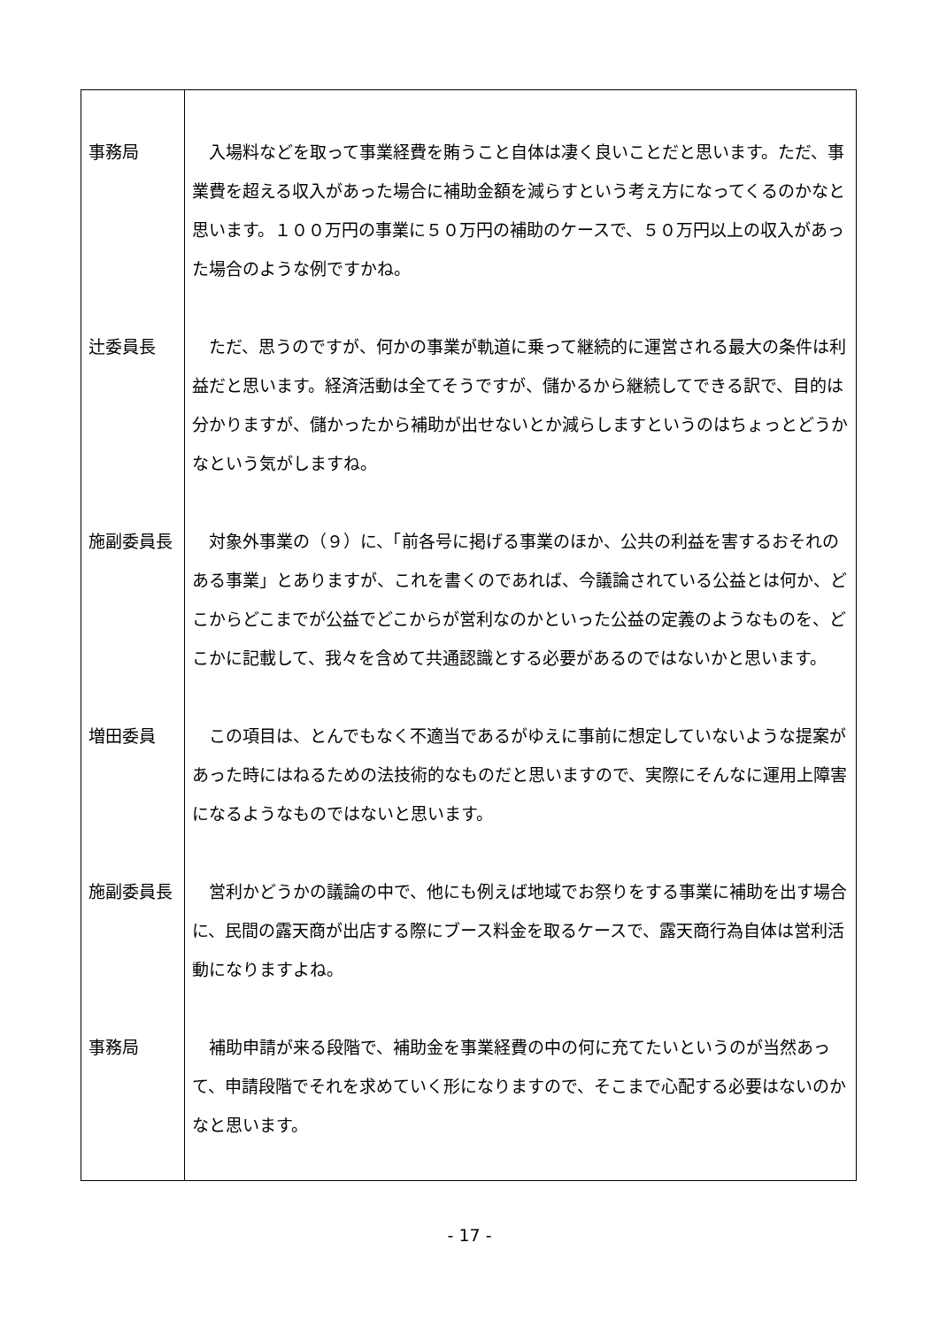| 事務局 | 入場料などを取って事業経費を賄うこと自体は凄く良いことだと思います。ただ、事業費を超える収入があった場合に補助金額を減らすという考え方になってくるのかなと思います。１００万円の事業に５０万円の補助のケースで、５０万円以上の収入があった場合のような例ですかね。 |
| 辻委員長 | ただ、思うのですが、何かの事業が軌道に乗って継続的に運営される最大の条件は利益だと思います。経済活動は全てそうですが、儲かるから継続してできる訳で、目的は分かりますが、儲かったから補助が出せないとか減らしますというのはちょっとどうかなという気がしますね。 |
| 施副委員長 | 対象外事業の（９）に、「前各号に掲げる事業のほか、公共の利益を害するおそれのある事業」とありますが、これを書くのであれば、今議論されている公益とは何か、どこからどこまでが公益でどこからが営利なのかといった公益の定義のようなものを、どこかに記載して、我々を含めて共通認識とする必要があるのではないかと思います。 |
| 増田委員 | この項目は、とんでもなく不適当であるがゆえに事前に想定していないような提案があった時にはねるための法技術的なものだと思いますので、実際にそんなに運用上障害になるようなものではないと思います。 |
| 施副委員長 | 営利かどうかの議論の中で、他にも例えば地域でお祭りをする事業に補助を出す場合に、民間の露天商が出店する際にブース料金を取るケースで、露天商行為自体は営利活動になりますよね。 |
| 事務局 | 補助申請が来る段階で、補助金を事業経費の中の何に充てたいというのが当然あって、申請段階でそれを求めていく形になりますので、そこまで心配する必要はないのかなと思います。 |
- 17 -